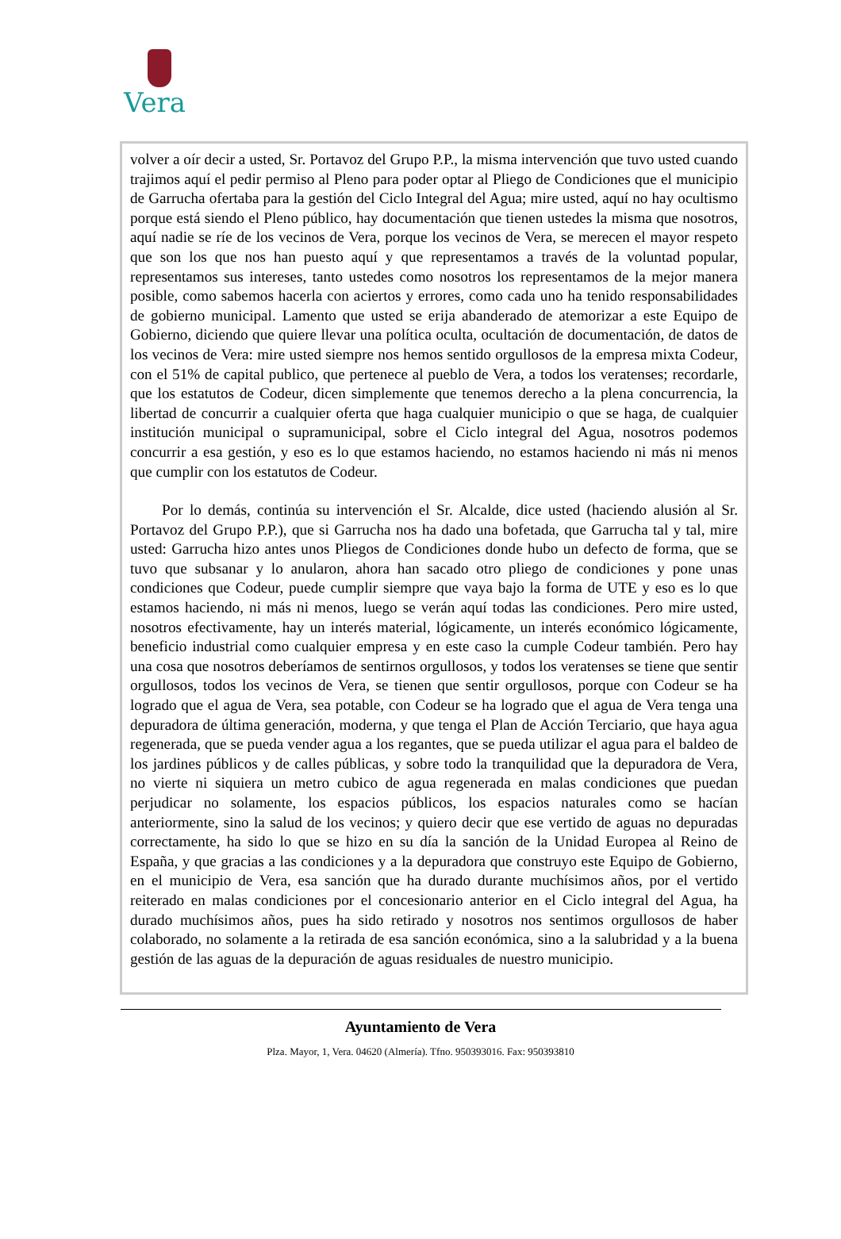Vera
volver a oír decir a usted, Sr. Portavoz del Grupo P.P., la misma intervención que tuvo usted cuando trajimos aquí el pedir permiso al Pleno para poder optar al Pliego de Condiciones que el municipio de Garrucha ofertaba para la gestión del Ciclo Integral del Agua; mire usted, aquí no hay ocultismo porque está siendo el Pleno público, hay documentación que tienen ustedes la misma que nosotros, aquí nadie se ríe de los vecinos de Vera, porque los vecinos de Vera, se merecen el mayor respeto que son los que nos han puesto aquí y que representamos a través de la voluntad popular, representamos sus intereses, tanto ustedes como nosotros los representamos de la mejor manera posible, como sabemos hacerla con aciertos y errores, como cada uno ha tenido responsabilidades de gobierno municipal. Lamento que usted se erija abanderado de atemorizar a este Equipo de Gobierno, diciendo que quiere llevar una política oculta, ocultación de documentación, de datos de los vecinos de Vera: mire usted siempre nos hemos sentido orgullosos de la empresa mixta Codeur, con el 51% de capital publico, que pertenece al pueblo de Vera, a todos los veratenses; recordarle, que los estatutos de Codeur, dicen simplemente que tenemos derecho a la plena concurrencia, la libertad de concurrir a cualquier oferta que haga cualquier municipio o que se haga, de cualquier institución municipal o supramunicipal, sobre el Ciclo integral del Agua, nosotros podemos concurrir a esa gestión, y eso es lo que estamos haciendo, no estamos haciendo ni más ni menos que cumplir con los estatutos de Codeur.
Por lo demás, continúa su intervención el Sr. Alcalde, dice usted (haciendo alusión al Sr. Portavoz del Grupo P.P.), que si Garrucha nos ha dado una bofetada, que Garrucha tal y tal, mire usted: Garrucha hizo antes unos Pliegos de Condiciones donde hubo un defecto de forma, que se tuvo que subsanar y lo anularon, ahora han sacado otro pliego de condiciones y pone unas condiciones que Codeur, puede cumplir siempre que vaya bajo la forma de UTE y eso es lo que estamos haciendo, ni más ni menos, luego se verán aquí todas las condiciones. Pero mire usted, nosotros efectivamente, hay un interés material, lógicamente, un interés económico lógicamente, beneficio industrial como cualquier empresa y en este caso la cumple Codeur también. Pero hay una cosa que nosotros deberíamos de sentirnos orgullosos, y todos los veratenses se tiene que sentir orgullosos, todos los vecinos de Vera, se tienen que sentir orgullosos, porque con Codeur se ha logrado que el agua de Vera, sea potable, con Codeur se ha logrado que el agua de Vera tenga una depuradora de última generación, moderna, y que tenga el Plan de Acción Terciario, que haya agua regenerada, que se pueda vender agua a los regantes, que se pueda utilizar el agua para el baldeo de los jardines públicos y de calles públicas, y sobre todo la tranquilidad que la depuradora de Vera, no vierte ni siquiera un metro cubico de agua regenerada en malas condiciones que puedan perjudicar no solamente, los espacios públicos, los espacios naturales como se hacían anteriormente, sino la salud de los vecinos; y quiero decir que ese vertido de aguas no depuradas correctamente, ha sido lo que se hizo en su día la sanción de la Unidad Europea al Reino de España, y que gracias a las condiciones y a la depuradora que construyo este Equipo de Gobierno, en el municipio de Vera, esa sanción que ha durado durante muchísimos años, por el vertido reiterado en malas condiciones por el concesionario anterior en el Ciclo integral del Agua, ha durado muchísimos años, pues ha sido retirado y nosotros nos sentimos orgullosos de haber colaborado, no solamente a la retirada de esa sanción económica, sino a la salubridad y a la buena gestión de las aguas de la depuración de aguas residuales de nuestro municipio.
Ayuntamiento de Vera
Plza. Mayor, 1, Vera. 04620 (Almería). Tfno. 950393016. Fax: 950393810